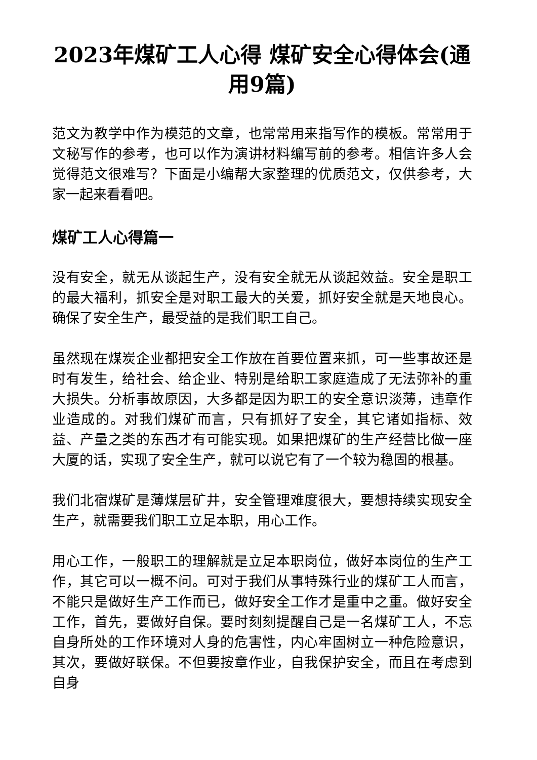2023年煤矿工人心得 煤矿安全心得体会(通用9篇)
范文为教学中作为模范的文章，也常常用来指写作的模板。常常用于文秘写作的参考，也可以作为演讲材料编写前的参考。相信许多人会觉得范文很难写？下面是小编帮大家整理的优质范文，仅供参考，大家一起来看看吧。
煤矿工人心得篇一
没有安全，就无从谈起生产，没有安全就无从谈起效益。安全是职工的最大福利，抓安全是对职工最大的关爱，抓好安全就是天地良心。确保了安全生产，最受益的是我们职工自己。
虽然现在煤炭企业都把安全工作放在首要位置来抓，可一些事故还是时有发生，给社会、给企业、特别是给职工家庭造成了无法弥补的重大损失。分析事故原因，大多都是因为职工的安全意识淡薄，违章作业造成的。对我们煤矿而言，只有抓好了安全，其它诸如指标、效益、产量之类的东西才有可能实现。如果把煤矿的生产经营比做一座大厦的话，实现了安全生产，就可以说它有了一个较为稳固的根基。
我们北宿煤矿是薄煤层矿井，安全管理难度很大，要想持续实现安全生产，就需要我们职工立足本职，用心工作。
用心工作，一般职工的理解就是立足本职岗位，做好本岗位的生产工作，其它可以一概不问。可对于我们从事特殊行业的煤矿工人而言，不能只是做好生产工作而已，做好安全工作才是重中之重。做好安全工作，首先，要做好自保。要时刻刻提醒自己是一名煤矿工人，不忘自身所处的工作环境对人身的危害性，内心牢固树立一种危险意识，其次，要做好联保。不但要按章作业，自我保护安全，而且在考虑到自身